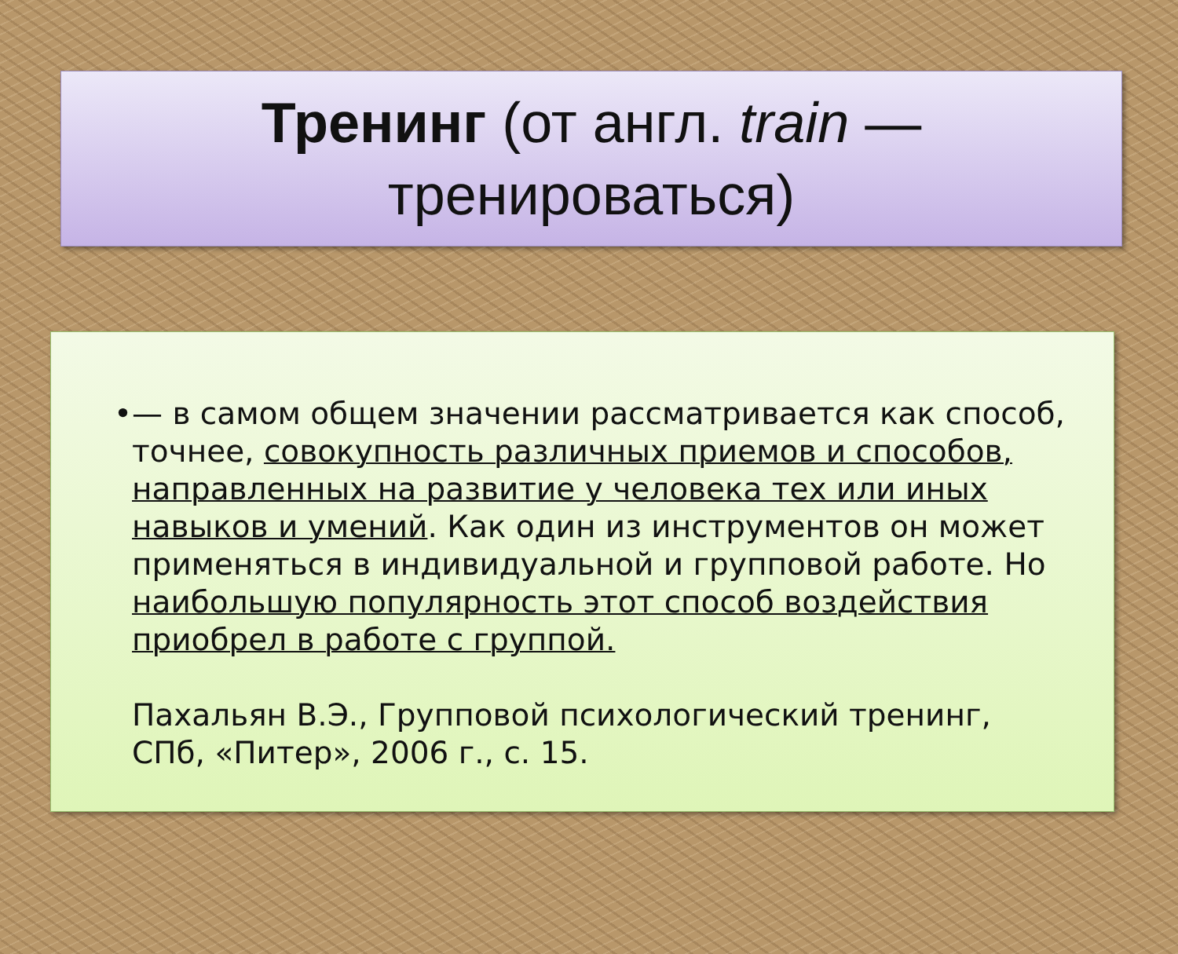Тренинг (от англ. train —
тренироваться)
• — в самом общем значении рассматривается как способ, точнее, совокупность различных приемов и способов, направленных на развитие у человека тех или иных навыков и умений. Как один из инструментов он может применяться в индивидуальной и групповой работе. Но наибольшую популярность этот способ воздействия приобрел в работе с группой.
Пахальян В.Э., Групповой психологический тренинг, СПб, «Питер», 2006 г., с. 15.